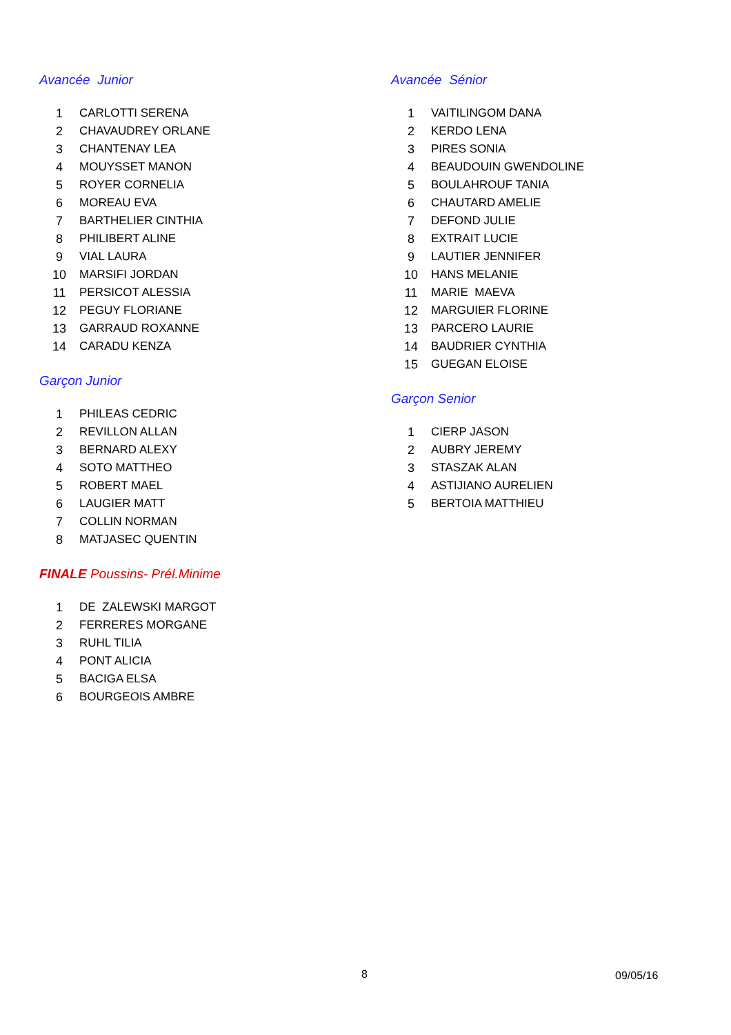Avancée Junior
| 1 | CARLOTTI SERENA |
| 2 | CHAVAUDREY ORLANE |
| 3 | CHANTENAY LEA |
| 4 | MOUYSSET MANON |
| 5 | ROYER CORNELIA |
| 6 | MOREAU EVA |
| 7 | BARTHELIER CINTHIA |
| 8 | PHILIBERT ALINE |
| 9 | VIAL LAURA |
| 10 | MARSIFI JORDAN |
| 11 | PERSICOT ALESSIA |
| 12 | PEGUY FLORIANE |
| 13 | GARRAUD ROXANNE |
| 14 | CARADU KENZA |
Garçon Junior
| 1 | PHILEAS CEDRIC |
| 2 | REVILLON ALLAN |
| 3 | BERNARD ALEXY |
| 4 | SOTO MATTHEO |
| 5 | ROBERT MAEL |
| 6 | LAUGIER MATT |
| 7 | COLLIN NORMAN |
| 8 | MATJASEC QUENTIN |
FINALE Poussins- Prél.Minime
| 1 | DE ZALEWSKI MARGOT |
| 2 | FERRERES MORGANE |
| 3 | RUHL TILIA |
| 4 | PONT ALICIA |
| 5 | BACIGA ELSA |
| 6 | BOURGEOIS AMBRE |
Avancée Sénior
| 1 | VAITILINGOM DANA |
| 2 | KERDO LENA |
| 3 | PIRES SONIA |
| 4 | BEAUDOUIN GWENDOLINE |
| 5 | BOULAHROUF TANIA |
| 6 | CHAUTARD AMELIE |
| 7 | DEFOND JULIE |
| 8 | EXTRAIT LUCIE |
| 9 | LAUTIER JENNIFER |
| 10 | HANS MELANIE |
| 11 | MARIE MAEVA |
| 12 | MARGUIER FLORINE |
| 13 | PARCERO LAURIE |
| 14 | BAUDRIER CYNTHIA |
| 15 | GUEGAN ELOISE |
Garçon Senior
| 1 | CIERP JASON |
| 2 | AUBRY JEREMY |
| 3 | STASZAK ALAN |
| 4 | ASTIJIANO AURELIEN |
| 5 | BERTOIA MATTHIEU |
8 09/05/16